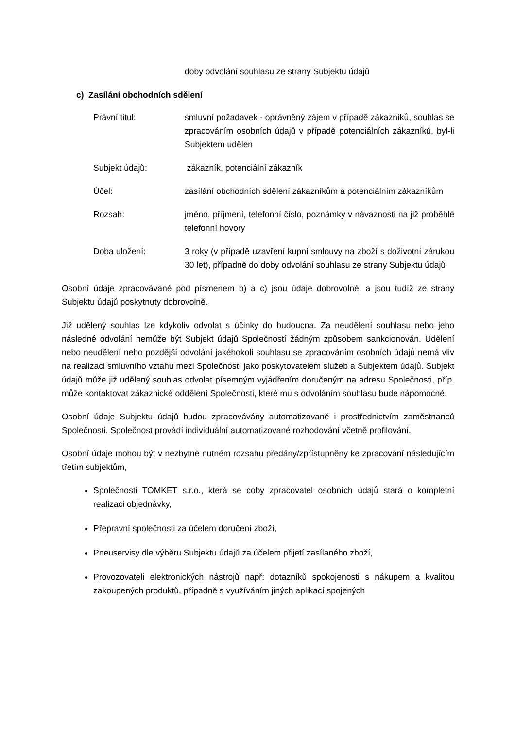doby odvolání souhlasu ze strany Subjektu údajů
c) Zasílání obchodních sdělení
Právní titul: smluvní požadavek - oprávněný zájem v případě zákazníků, souhlas se zpracováním osobních údajů v případě potenciálních zákazníků, byl-li Subjektem udělen
Subjekt údajů: zákazník, potenciální zákazník
Účel: zasílání obchodních sdělení zákazníkům a potenciálním zákazníkům
Rozsah: jméno, příjmení, telefonní číslo, poznámky v návaznosti na již proběhlé telefonní hovory
Doba uložení: 3 roky (v případě uzavření kupní smlouvy na zboží s doživotní zárukou 30 let), případně do doby odvolání souhlasu ze strany Subjektu údajů
Osobní údaje zpracovávané pod písmenem b) a c) jsou údaje dobrovolné, a jsou tudíž ze strany Subjektu údajů poskytnuty dobrovolně.
Již udělený souhlas lze kdykoliv odvolat s účinky do budoucna. Za neudělení souhlasu nebo jeho následné odvolání nemůže být Subjekt údajů Společností žádným způsobem sankcionován. Udělení nebo neudělení nebo pozdější odvolání jakéhokoli souhlasu se zpracováním osobních údajů nemá vliv na realizaci smluvního vztahu mezi Společností jako poskytovatelem služeb a Subjektem údajů. Subjekt údajů může již udělený souhlas odvolat písemným vyjádřením doručeným na adresu Společnosti, příp. může kontaktovat zákaznické oddělení Společnosti, které mu s odvoláním souhlasu bude nápomocné.
Osobní údaje Subjektu údajů budou zpracovávány automatizovaně i prostřednictvím zaměstnanců Společnosti. Společnost provádí individuální automatizované rozhodování včetně profilování.
Osobní údaje mohou být v nezbytně nutném rozsahu předány/zpřístupněny ke zpracování následujícím třetím subjektům,
Společnosti TOMKET s.r.o., která se coby zpracovatel osobních údajů stará o kompletní realizaci objednávky,
Přepravní společnosti za účelem doručení zboží,
Pneuservisy dle výběru Subjektu údajů za účelem přijetí zasílaného zboží,
Provozovateli elektronických nástrojů např: dotazníků spokojenosti s nákupem a kvalitou zakoupených produktů, případně s využíváním jiných aplikací spojených